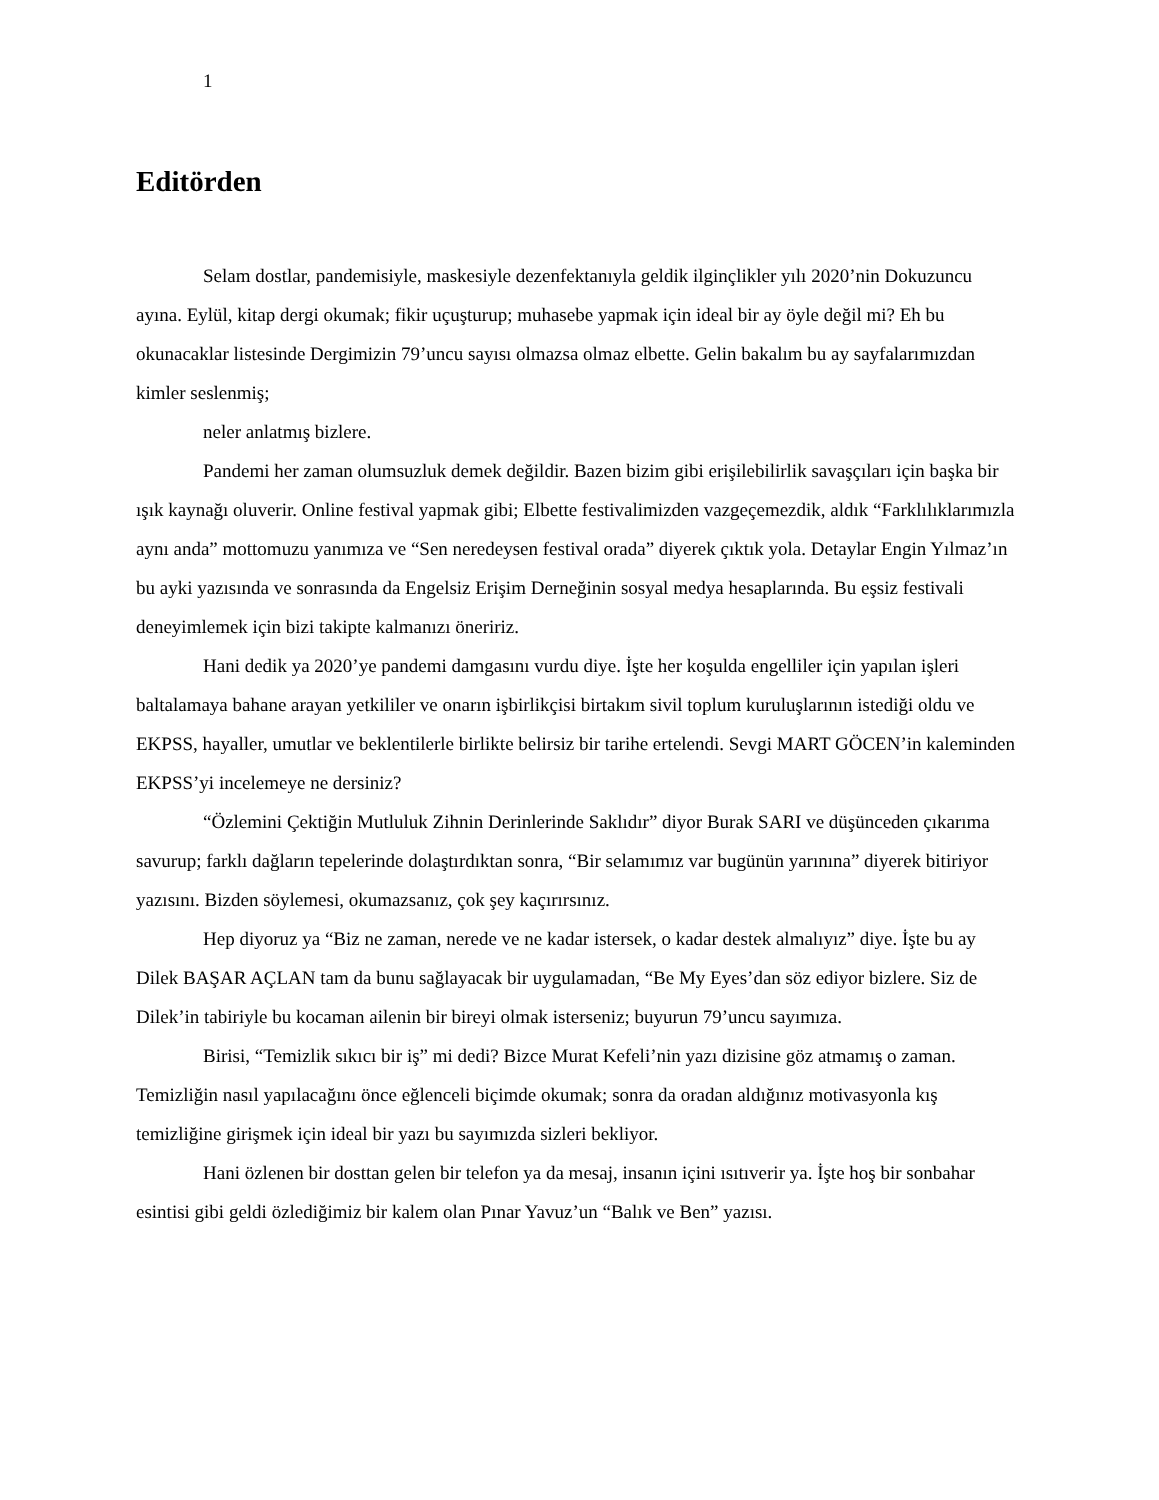1
Editörden
Selam dostlar, pandemisiyle, maskesiyle dezenfektanıyla geldik ilginçlikler yılı 2020’nin Dokuzuncu ayına. Eylül, kitap dergi okumak; fikir uçuşturup; muhasebe yapmak için ideal bir ay öyle değil mi? Eh bu okunacaklar listesinde Dergimizin 79’uncu sayısı olmazsa olmaz elbette. Gelin bakalım bu ay sayfalarımızdan kimler seslenmiş;
neler anlatmış bizlere.
Pandemi her zaman olumsuzluk demek değildir. Bazen bizim gibi erişilebilirlik savaşçıları için başka bir ışık kaynağı oluverir. Online festival yapmak gibi; Elbette festivalimizden vazgeçemezdik, aldık “Farklılıklarımızla aynı anda” mottomuzu yanımıza ve “Sen neredeysen festival orada” diyerek çıktık yola. Detaylar Engin Yılmaz’ın bu ayki yazısında ve sonrasında da Engelsiz Erişim Derneğinin sosyal medya hesaplarında. Bu eşsiz festivali deneyimlemek için bizi takipte kalmanızı öneririz.
Hani dedik ya 2020’ye pandemi damgasını vurdu diye. İşte her koşulda engelliler için yapılan işleri baltalamaya bahane arayan yetkililer ve onarın işbirlikçisi birtakım sivil toplum kuruluşlarının istediği oldu ve EKPSS, hayaller, umutlar ve beklentilerle birlikte belirsiz bir tarihe ertelendi. Sevgi MART GÖCEN’in kaleminden EKPSS’yi incelemeye ne dersiniz?
“Özlemini Çektiğin Mutluluk Zihnin Derinlerinde Saklıdır” diyor Burak SARI ve düşünceden çıkarıma savurup; farklı dağların tepelerinde dolaştırdıktan sonra, “Bir selamımız var bugünün yarınına” diyerek bitiriyor yazısını. Bizden söylemesi, okumazsanız, çok şey kaçırırsınız.
Hep diyoruz ya “Biz ne zaman, nerede ve ne kadar istersek, o kadar destek almalıyız” diye. İşte bu ay Dilek BAŞAR AÇLAN tam da bunu sağlayacak bir uygulamadan, “Be My Eyes’dan söz ediyor bizlere. Siz de Dilek’in tabiriyle bu kocaman ailenin bir bireyi olmak isterseniz; buyurun 79’uncu sayımıza.
Birisi, “Temizlik sıkıcı bir iş” mi dedi? Bizce Murat Kefeli’nin yazı dizisine göz atmamış o zaman. Temizliğin nasıl yapılacağını önce eğlenceli biçimde okumak; sonra da oradan aldığınız motivasyonla kış temizliğine girişmek için ideal bir yazı bu sayımızda sizleri bekliyor.
Hani özlenen bir dosttan gelen bir telefon ya da mesaj, insanın içini ısıtıverir ya. İşte hoş bir sonbahar esintisi gibi geldi özlediğimiz bir kalem olan Pınar Yavuz’un “Balık ve Ben” yazısı.